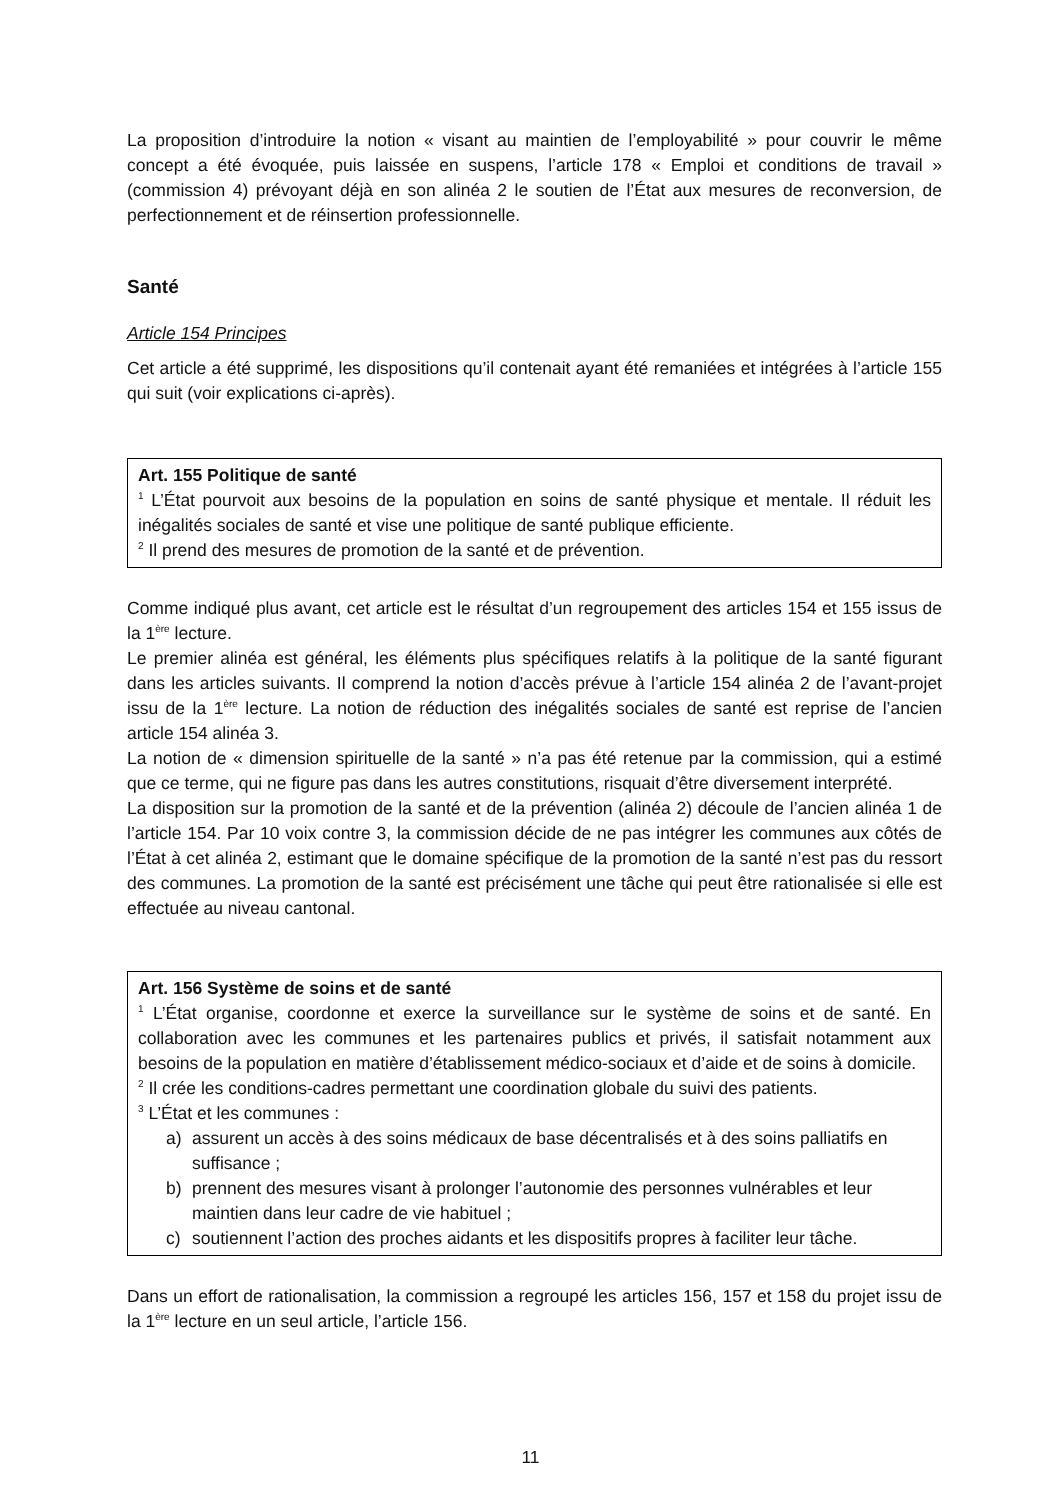La proposition d’introduire la notion « visant au maintien de l’employabilité » pour couvrir le même concept a été évoquée, puis laissée en suspens, l’article 178 « Emploi et conditions de travail » (commission 4) prévoyant déjà en son alinéa 2 le soutien de l’État aux mesures de reconversion, de perfectionnement et de réinsertion professionnelle.
Santé
Article 154 Principes
Cet article a été supprimé, les dispositions qu’il contenait ayant été remaniées et intégrées à l’article 155 qui suit (voir explications ci-après).
Art. 155 Politique de santé
<sup>1</sup> L’État pourvoit aux besoins de la population en soins de santé physique et mentale. Il réduit les inégalités sociales de santé et vise une politique de santé publique efficiente.
<sup>2</sup> Il prend des mesures de promotion de la santé et de prévention.
Comme indiqué plus avant, cet article est le résultat d’un regroupement des articles 154 et 155 issus de la 1<sup>ère</sup> lecture.
Le premier alinéa est général, les éléments plus spécifiques relatifs à la politique de la santé figurant dans les articles suivants. Il comprend la notion d’accès prévue à l’article 154 alinéa 2 de l’avant-projet issu de la 1<sup>ère</sup> lecture. La notion de réduction des inégalités sociales de santé est reprise de l’ancien article 154 alinéa 3.
La notion de « dimension spirituelle de la santé » n’a pas été retenue par la commission, qui a estimé que ce terme, qui ne figure pas dans les autres constitutions, risquait d’être diversement interprété.
La disposition sur la promotion de la santé et de la prévention (alinéa 2) découle de l’ancien alinéa 1 de l’article 154. Par 10 voix contre 3, la commission décide de ne pas intégrer les communes aux côtés de l’État à cet alinéa 2, estimant que le domaine spécifique de la promotion de la santé n’est pas du ressort des communes. La promotion de la santé est précisément une tâche qui peut être rationalisée si elle est effectuée au niveau cantonal.
Art. 156 Système de soins et de santé
<sup>1</sup> L’État organise, coordonne et exerce la surveillance sur le système de soins et de santé. En collaboration avec les communes et les partenaires publics et privés, il satisfait notamment aux besoins de la population en matière d’établissement médico-sociaux et d’aide et de soins à domicile.
<sup>2</sup> Il crée les conditions-cadres permettant une coordination globale du suivi des patients.
<sup>3</sup> L’État et les communes :
a) assurent un accès à des soins médicaux de base décentralisés et à des soins palliatifs en suffisance ;
b) prennent des mesures visant à prolonger l’autonomie des personnes vulnérables et leur maintien dans leur cadre de vie habituel ;
c) soutiennent l’action des proches aidants et les dispositifs propres à faciliter leur tâche.
Dans un effort de rationalisation, la commission a regroupé les articles 156, 157 et 158 du projet issu de la 1<sup>ère</sup> lecture en un seul article, l’article 156.
11